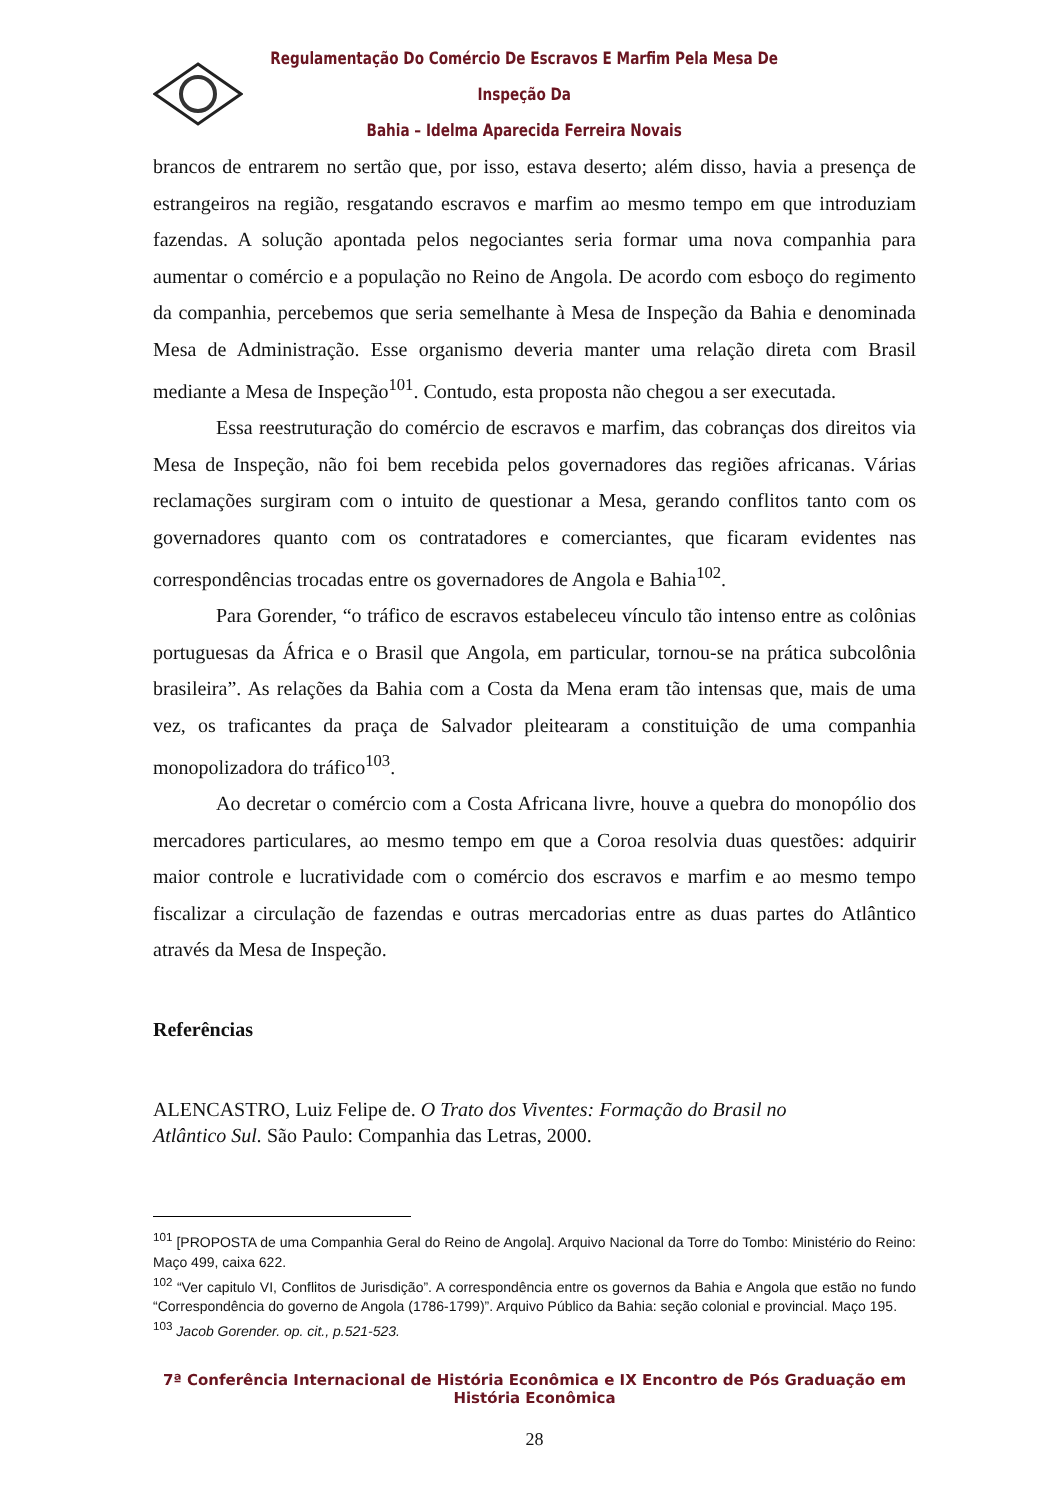Regulamentação Do Comércio De Escravos E Marfim Pela Mesa De Inspeção Da
Bahia – Idelma Aparecida Ferreira Novais
brancos de entrarem no sertão que, por isso, estava deserto; além disso, havia a presença de estrangeiros na região, resgatando escravos e marfim ao mesmo tempo em que introduziam fazendas. A solução apontada pelos negociantes seria formar uma nova companhia para aumentar o comércio e a população no Reino de Angola. De acordo com esboço do regimento da companhia, percebemos que seria semelhante à Mesa de Inspeção da Bahia e denominada Mesa de Administração. Esse organismo deveria manter uma relação direta com Brasil mediante a Mesa de Inspeção<sup>101</sup>. Contudo, esta proposta não chegou a ser executada.
Essa reestruturação do comércio de escravos e marfim, das cobranças dos direitos via Mesa de Inspeção, não foi bem recebida pelos governadores das regiões africanas. Várias reclamações surgiram com o intuito de questionar a Mesa, gerando conflitos tanto com os governadores quanto com os contratadores e comerciantes, que ficaram evidentes nas correspondências trocadas entre os governadores de Angola e Bahia<sup>102</sup>.
Para Gorender, “o tráfico de escravos estabeleceu vínculo tão intenso entre as colônias portuguesas da África e o Brasil que Angola, em particular, tornou-se na prática subcolônia brasileira”. As relações da Bahia com a Costa da Mena eram tão intensas que, mais de uma vez, os traficantes da praça de Salvador pleitearam a constituição de uma companhia monopolizadora do tráfico<sup>103</sup>.
Ao decretar o comércio com a Costa Africana livre, houve a quebra do monopólio dos mercadores particulares, ao mesmo tempo em que a Coroa resolvia duas questões: adquirir maior controle e lucratividade com o comércio dos escravos e marfim e ao mesmo tempo fiscalizar a circulação de fazendas e outras mercadorias entre as duas partes do Atlântico através da Mesa de Inspeção.
Referências
ALENCASTRO, Luiz Felipe de. O Trato dos Viventes: Formação do Brasil no
Atlântico Sul. São Paulo: Companhia das Letras, 2000.
<sup>101</sup> [PROPOSTA de uma Companhia Geral do Reino de Angola]. Arquivo Nacional da Torre do Tombo: Ministério do Reino: Maço 499, caixa 622.
<sup>102</sup> “Ver capitulo VI, Conflitos de Jurisdição”. A correspondência entre os governos da Bahia e Angola que estão no fundo “Correspondência do governo de Angola (1786-1799)”. Arquivo Público da Bahia: seção colonial e provincial. Maço 195.
<sup>103</sup> Jacob Gorender. op. cit., p.521-523.
7ª Conferência Internacional de História Econômica e IX Encontro de Pós Graduação em História Econômica
28